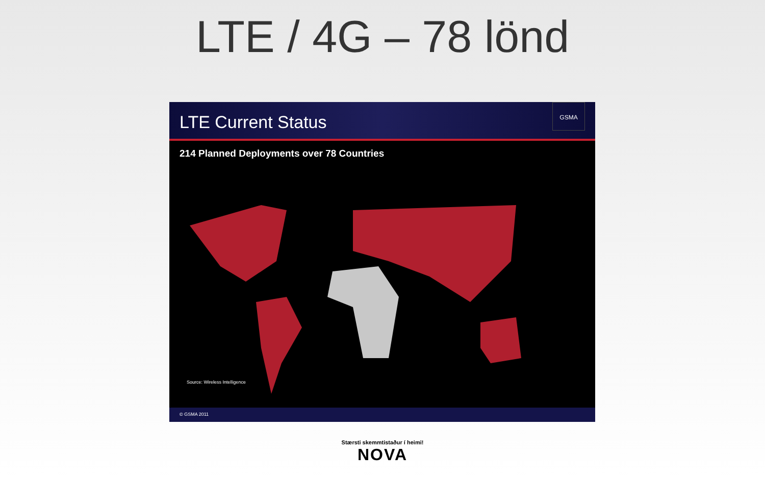LTE / 4G – 78 lönd
LTE Current Status
GSMA
214 Planned Deployments over 78 Countries
Source: Wireless Intelligence
© GSMA 2011
Stærsti skemmtistaður í heimi!
NOVA